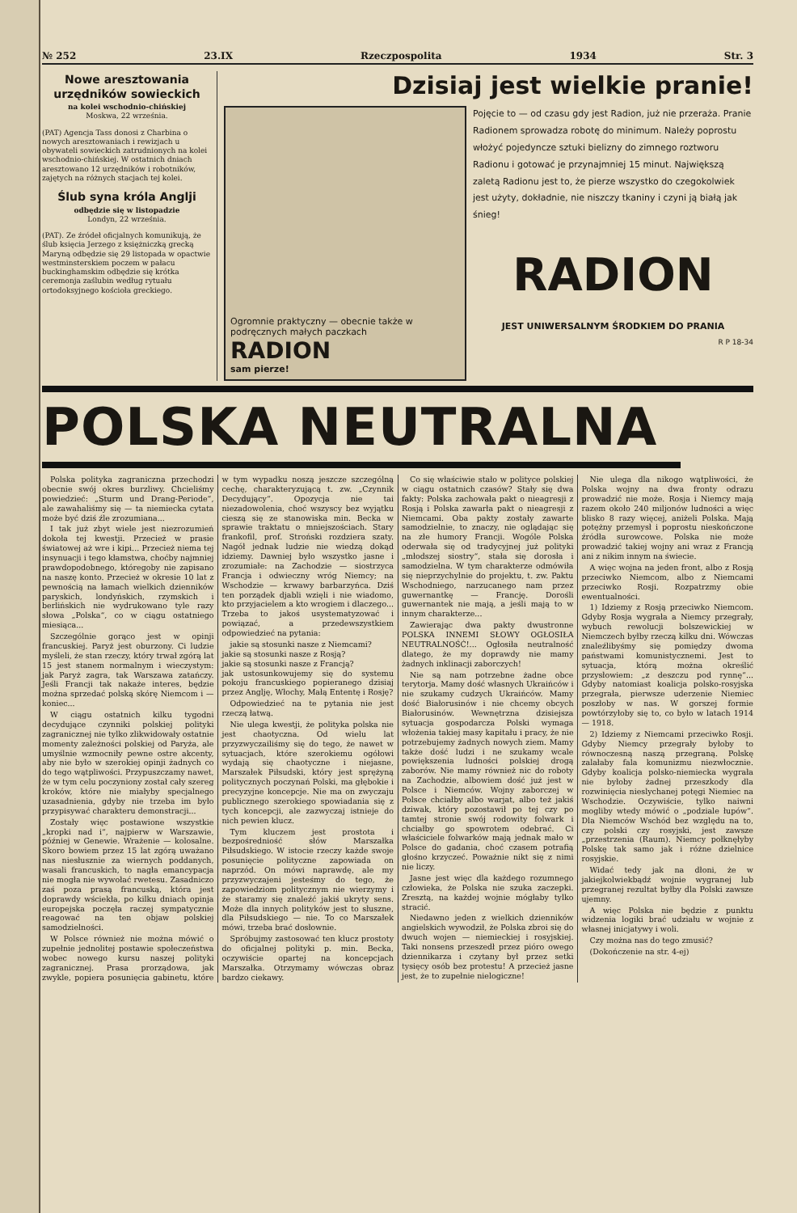№ 252 23.IX Rzeczpospolita 1934 Str. 3
Nowe aresztowania urzędników sowieckich
na kolei wschodnio-chińskiej
Moskwa, 22 września.
(PAT) Agencja Tass donosi z Charbina o nowych aresztowaniach i rewizjach u obywateli sowieckich zatrudnionych na kolei wschodnio-chińskiej. W ostatnich dniach aresztowano 12 urzędników i robotników, zajętych na różnych stacjach tej kolei.
Ślub syna króla Anglji
odbędzie się w listopadzie
Londyn, 22 września.
(PAT). Ze źródeł oficjalnych komunikują, że ślub księcia Jerzego z księżniczką grecką Maryną odbędzie się 29 listopada w opactwie westminsterskiem poczem w pałacu buckinghamskim odbędzie się krótka ceremonja zaślubin według rytuału ortodoksyjnego kościoła greckiego.
Dzisiaj jest wielkie pranie!
Ogromnie praktyczny — obecnie także w podręcznych małych paczkach
RADION
sam pierze!
Pojęcie to — od czasu gdy jest Radion, już nie przeraża. Pranie Radionem sprowadza robotę do minimum. Należy poprostu włożyć pojedyncze sztuki bielizny do zimnego roztworu Radionu i gotować je przynajmniej 15 minut. Największą zaletą Radionu jest to, że pierze wszystko do czegokolwiek jest użyty, dokładnie, nie niszczy tkaniny i czyni ją białą jak śnieg!
RADION
JEST UNIWERSALNYM ŚRODKIEM DO PRANIA
R P 18-34
POLSKA NEUTRALNA
Polska polityka zagraniczna przechodzi obecnie swój okres burzliwy. Chcieliśmy powiedzieć: „Sturm und Drang-Periode“, ale zawahaliśmy się — ta niemiecka cytata może być dziś źle zrozumiana...
I tak już zbyt wiele jest niezrozumień dokoła tej kwestji. Przecież w prasie światowej aż wre i kipi... Przecież niema tej insynuacji i tego kłamstwa, choćby najmniej prawdopodobnego, któregoby nie zapisano na naszę konto. Przecież w okresie 10 lat z pewnością na łamach wielkich dzienników paryskich, londyńskich, rzymskich i berlińskich nie wydrukowano tyle razy słowa „Polska“, co w ciągu ostatniego miesiąca...
Szczególnie gorąco jest w opinji francuskiej. Paryż jest oburzony. Ci ludzie myśleli, że stan rzeczy, który trwał zgórą lat 15 jest stanem normalnym i wieczystym: jak Paryż zagra, tak Warszawa zatańczy. Jeśli Francji tak nakaże interes, będzie można sprzedać polską skórę Niemcom i — koniec...
W ciągu ostatnich kilku tygodni decydujące czynniki polskiej polityki zagranicznej nie tylko zlikwidowały ostatnie momenty zależności polskiej od Paryża, ale umyślnie wzmocniły pewne ostre akcenty, aby nie było w szerokiej opinji żadnych co do tego wątpliwości. Przypuszczamy nawet, że w tym celu poczyniony został cały szereg kroków, które nie miałyby specjalnego uzasadnienia, gdyby nie trzeba im było przypisywać charakteru demonstracji...
Zostały więc postawione wszystkie „kropki nad i“, najpierw w Warszawie, później w Genewie. Wrażenie — kolosalne. Skoro bowiem przez 15 lat zgórą uważano nas niesłusznie za wiernych poddanych, wasali francuskich, to nagła emancypacja nie mogła nie wywołać rwetesu. Zasadniczo zaś poza prasą francuską, która jest doprawdy wściekła, po kilku dniach opinja europejska poczęła raczej sympatycznie reagować na ten objaw polskiej samodzielności.
W Polsce również nie można mówić o zupełnie jednolitej postawie społeczeństwa wobec nowego kursu naszej polityki zagranicznej. Prasa prorządowa, jak zwykle, popiera posunięcia gabinetu, które w tym wypadku noszą jeszcze szczególną cechę, charakteryzującą t. zw. „Czynnik Decydujący“. Opozycja nie tai niezadowolenia, choć wszyscy bez wyjątku cieszą się ze stanowiska min. Becka w sprawie traktatu o mniejszościach. Stary frankofil, prof. Stroński rozdziera szaty. Nagół jednak ludzie nie wiedzą dokąd idziemy. Dawniej było wszystko jasne i zrozumiałe: na Zachodzie — siostrzyca Francja i odwieczny wróg Niemcy; na Wschodzie — krwawy barbarzyńca. Dziś ten porządek djabli wzięli i nie wiadomo, kto przyjacielem a kto wrogiem i dlaczego... Trzeba to jakoś usystematyzować i powiązać, a przedewszystkiem odpowiedzieć na pytania:
jakie są stosunki nasze z Niemcami?
jakie są stosunki nasze z Rosją?
jakie są stosunki nasze z Francją?
jak ustosunkowujemy się do systemu pokoju francuskiego popieranego dzisiaj przez Anglję, Włochy, Małą Ententę i Rosję?
Odpowiedzieć na te pytania nie jest rzeczą łatwą.
Nie ulega kwestji, że polityka polska nie jest chaotyczna. Od wielu lat przyzwyczailiśmy się do tego, że nawet w sytuacjach, które szerokiemu ogółowi wydają się chaotyczne i niejasne, Marszałek Piłsudski, który jest sprężyną politycznych poczynań Polski, ma głębokie i precyzyjne koncepcje. Nie ma on zwyczaju publicznego szerokiego spowiadania się z tych koncepcji, ale zazwyczaj istnieje do nich pewien klucz.
Tym kluczem jest prostota i bezpośredniość słów Marszałka Piłsudskiego. W istocie rzeczy każde swoje posunięcie polityczne zapowiada on naprzód. On mówi naprawdę, ale my przyzwyczajeni jesteśmy do tego, że zapowiedziom politycznym nie wierzymy i że staramy się znaleźć jakiś ukryty sens. Może dla innych polityków jest to słuszne, dla Piłsudskiego — nie. To co Marszałek mówi, trzeba brać dosłownie.
Spróbujmy zastosować ten klucz prostoty do oficjalnej polityki p. min. Becka, oczywiście opartej na koncepcjach Marszałka. Otrzymamy wówczas obraz bardzo ciekawy.
Co się właściwie stało w polityce polskiej w ciągu ostatnich czasów? Stały się dwa fakty: Polska zachowała pakt o nieagresji z Rosją i Polska zawarła pakt o nieagresji z Niemcami. Oba pakty zostały zawarte samodzielnie, to znaczy, nie oglądając się na złe humory Francji. Wogóle Polska oderwała się od tradycyjnej już polityki „młodszej siostry“, stała się dorosła i samodzielna. W tym charakterze odmówiła się nieprzychylnie do projektu, t. zw. Paktu Wschodniego, narzucanego nam przez guwernantkę — Francję. Dorośli guwernantek nie mają, a jeśli mają to w innym charakterze...
Zawierając dwa pakty dwustronne POLSKA INNEMI SŁOWY OGŁOSIŁA NEUTRALNOŚĆ!... Ogłosiła neutralność dlatego, że my doprawdy nie mamy żadnych inklinacji zaborczych!
Nie są nam potrzebne żadne obce terytorja. Mamy dość własnych Ukraińców i nie szukamy cudzych Ukraińców. Mamy dość Białorusinów i nie chcemy obcych Białorusinów. Wewnętrzna dzisiejsza sytuacja gospodarcza Polski wymaga włożenia takiej masy kapitału i pracy, że nie potrzebujemy żadnych nowych ziem. Mamy także dość ludzi i ne szukamy wcale powiększenia ludności polskiej drogą zaborów. Nie mamy również nic do roboty na Zachodzie, albowiem dość już jest w Polsce i Niemców. Wojny zaborczej w Polsce chciałby albo warjat, albo też jakiś dziwak, który pozostawił po tej czy po tamtej stronie swój rodowity folwark i chciałby go spowrotem odebrać. Ci właściciele folwarków mają jednak mało w Polsce do gadania, choć czasem potrafią głośno krzyczeć. Poważnie nikt się z nimi nie liczy.
Jasne jest więc dla każdego rozumnego człowieka, że Polska nie szuka zaczepki. Zresztą, na każdej wojnie mógłaby tylko stracić.
Niedawno jeden z wielkich dzienników angielskich wywodził, że Polska zbroi się do dwuch wojen — niemieckiej i rosyjskiej. Taki nonsens przeszedł przez pióro owego dziennikarza i czytany był przez setki tysięcy osób bez protestu! A przecież jasne jest, że to zupełnie nielogiczne!
Nie ulega dla nikogo wątpliwości, że Polska wojny na dwa fronty odrazu prowadzić nie może. Rosja i Niemcy mają razem około 240 miljonów ludności a więc blisko 8 razy więcej, aniżeli Polska. Mają potężny przemysł i poprostu nieskończone źródła surowcowe. Polska nie może prowadzić takiej wojny ani wraz z Francją ani z nikim innym na świecie.
A więc wojna na jeden front, albo z Rosją przeciwko Niemcom, albo z Niemcami przeciwko Rosji. Rozpatrzmy obie ewentualności.
1) Idziemy z Rosją przeciwko Niemcom. Gdyby Rosja wygrała a Niemcy przegrały, wybuch rewolucji bolszewickiej w Niemczech byłby rzeczą kilku dni. Wówczas znaleźlibyśmy się pomiędzy dwoma państwami komunistycznemi. Jest to sytuacja, którą można określić przysłowiem: „z deszczu pod rynnę“... Gdyby natomiast koalicja polsko-rosyjska przegrała, pierwsze uderzenie Niemiec poszłoby w nas. W gorszej formie powtórzyłoby się to, co było w latach 1914 — 1918.
2) Idziemy z Niemcami przeciwko Rosji. Gdyby Niemcy przegrały byłoby to równoczesną naszą przegraną. Polskę zalałaby fala komunizmu niezwłocznie. Gdyby koalicja polsko-niemiecka wygrała nie byłoby żadnej przeszkody dla rozwinięcia nieslychanej potęgi Niemiec na Wschodzie. Oczywiście, tylko naiwni mogliby wtedy mówić o „podziale łupów“. Dla Niemców Wschód bez względu na to, czy polski czy rosyjski, jest zawsze „przestrzenia (Raum). Niemcy połknęłyby Polskę tak samo jak i różne dzielnice rosyjskie.
Widać tedy jak na dłoni, że w jakiejkolwiekbądź wojnie wygranej lub przegranej rezultat byłby dla Polski zawsze ujemny.
A więc Polska nie będzie z punktu widzenia logiki brać udziału w wojnie z własnej inicjatywy i woli.
Czy można nas do tego zmusić?
(Dokończenie na str. 4-ej)